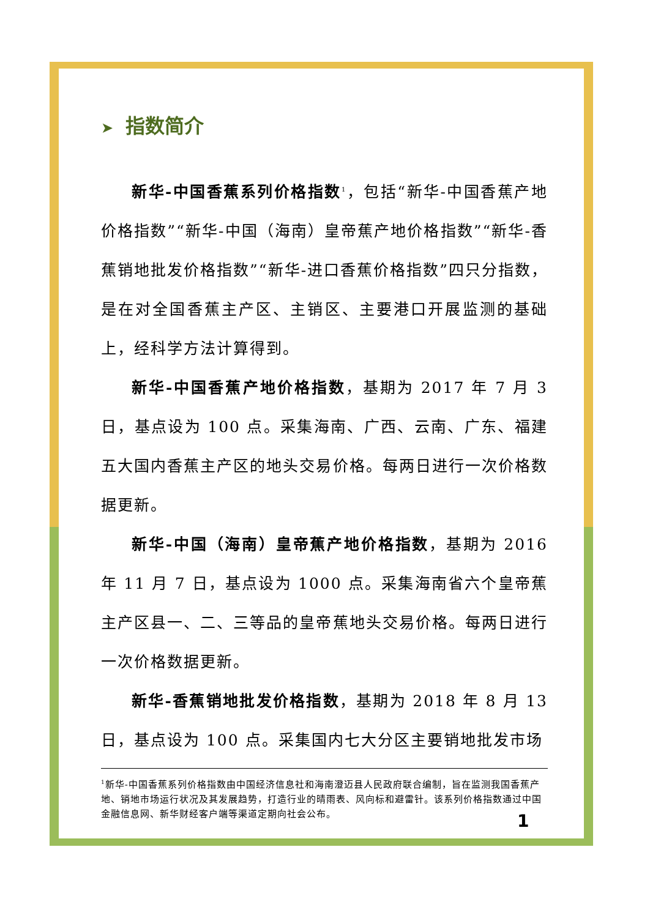➤ 指数简介
新华-中国香蕉系列价格指数<sup>1</sup>，包括“新华-中国香蕉产地价格指数”“新华-中国（海南）皇帝蕉产地价格指数”“新华-香蕉销地批发价格指数”“新华-进口香蕉价格指数”四只分指数，是在对全国香蕉主产区、主销区、主要港口开展监测的基础上，经科学方法计算得到。
新华-中国香蕉产地价格指数，基期为 2017 年 7 月 3 日，基点设为 100 点。采集海南、广西、云南、广东、福建五大国内香蕉主产区的地头交易价格。每两日进行一次价格数据更新。
新华-中国（海南）皇帝蕉产地价格指数，基期为 2016 年 11 月 7 日，基点设为 1000 点。采集海南省六个皇帝蕉主产区县一、二、三等品的皇帝蕉地头交易价格。每两日进行一次价格数据更新。
新华-香蕉销地批发价格指数，基期为 2018 年 8 月 13 日，基点设为 100 点。采集国内七大分区主要销地批发市场
<sup>1</sup> 新华-中国香蕉系列价格指数由中国经济信息社和海南澄迈县人民政府联合编制，旨在监测我国香蕉产地、销地市场运行状况及其发展趋势，打造行业的晴雨表、风向标和避雷针。该系列价格指数通过中国金融信息网、新华财经客户端等渠道定期向社会公布。
1